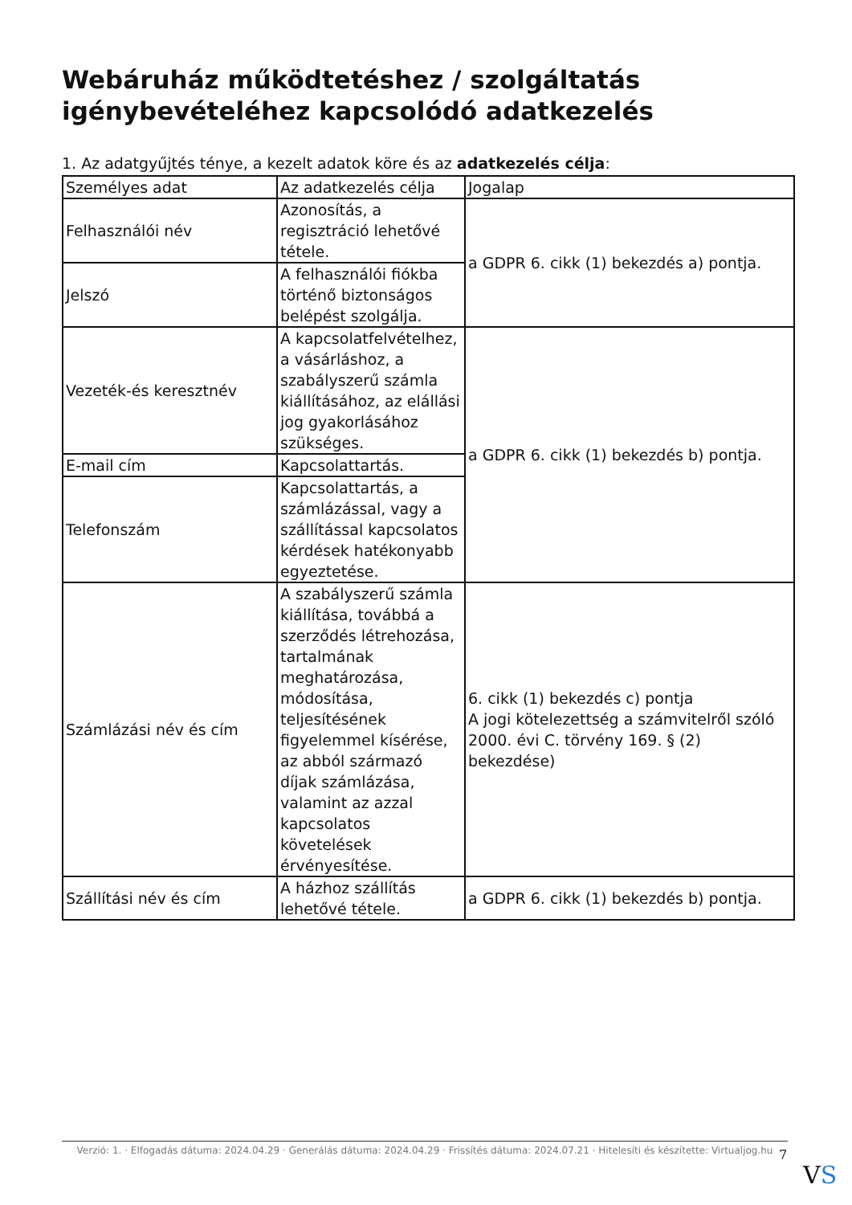Webáruház működtetéshez / szolgáltatás igénybevételéhez kapcsolódó adatkezelés
1. Az adatgyűjtés ténye, a kezelt adatok köre és az adatkezelés célja:
| Személyes adat | Az adatkezelés célja | Jogalap |
| --- | --- | --- |
| Felhasználói név | Azonosítás, a regisztráció lehetővé tétele. | a GDPR 6. cikk (1) bekezdés a) pontja. |
| Jelszó | A felhasználói fiókba történő biztonságos belépést szolgálja. | |
| Vezeték-és keresztnév | A kapcsolatfelvételhez, a vásárláshoz, a szabályszerű számla kiállításához, az elállási jog gyakorlásához szükséges. | a GDPR 6. cikk (1) bekezdés b) pontja. |
| E-mail cím | Kapcsolattartás. | |
| Telefonszám | Kapcsolattartás, a számlázással, vagy a szállítással kapcsolatos kérdések hatékonyabb egyeztetése. | |
| Számlázási név és cím | A szabályszerű számla kiállítása, továbbá a szerződés létrehozása, tartalmának meghatározása, módosítása, teljesítésének figyelemmel kísérése, az abból származó díjak számlázása, valamint az azzal kapcsolatos követelések érvényesítése. | 6. cikk (1) bekezdés c) pontja A jogi kötelezettség a számvitelről szóló 2000. évi C. törvény 169. § (2) bekezdése) |
| Szállítási név és cím | A házhoz szállítás lehetővé tétele. | a GDPR 6. cikk (1) bekezdés b) pontja. |
Verzió: 1. · Elfogadás dátuma: 2024.04.29 · Generálás dátuma: 2024.04.29 · Frissítés dátuma: 2024.07.21 · Hitelesíti és készítette: Virtualjog.hu
7
VS